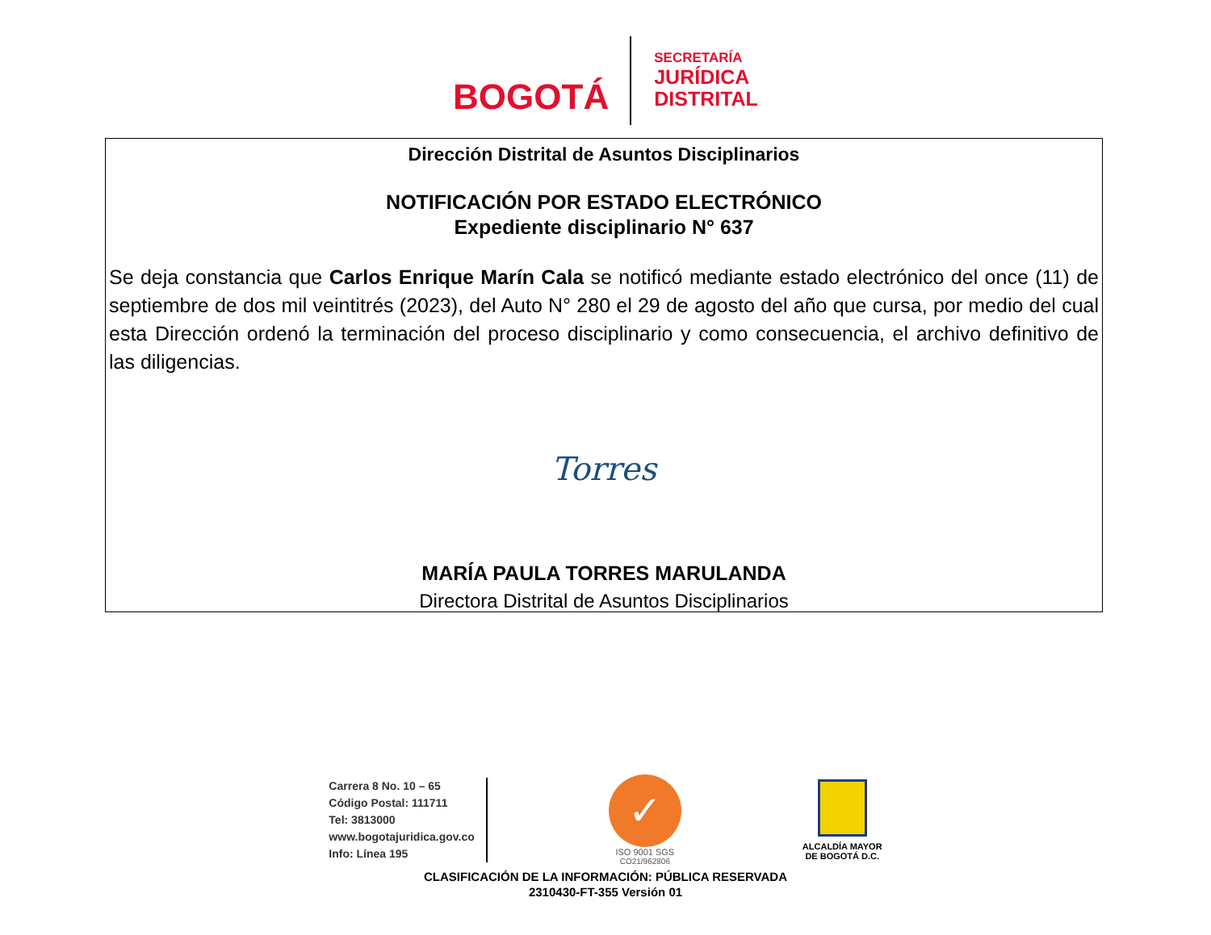BOGOTÁ
SECRETARÍA
JURÍDICA
DISTRITAL
Dirección Distrital de Asuntos Disciplinarios
NOTIFICACIÓN POR ESTADO ELECTRÓNICO
Expediente disciplinario N° 637
Se deja constancia que Carlos Enrique Marín Cala se notificó mediante estado electrónico del once (11) de septiembre de dos mil veintitrés (2023), del Auto N° 280 el 29 de agosto del año que cursa, por medio del cual esta Dirección ordenó la terminación del proceso disciplinario y como consecuencia, el archivo definitivo de las diligencias.
Torres
MARÍA PAULA TORRES MARULANDA
Directora Distrital de Asuntos Disciplinarios
Carrera 8 No. 10 – 65
Código Postal: 111711
Tel: 3813000
www.bogotajuridica.gov.co
Info: Línea 195
✓
ISO 9001 SGS
CO21/962806
ALCALDÍA MAYOR
DE BOGOTÁ D.C.
CLASIFICACIÓN DE LA INFORMACIÓN: PÚBLICA RESERVADA
2310430-FT-355 Versión 01